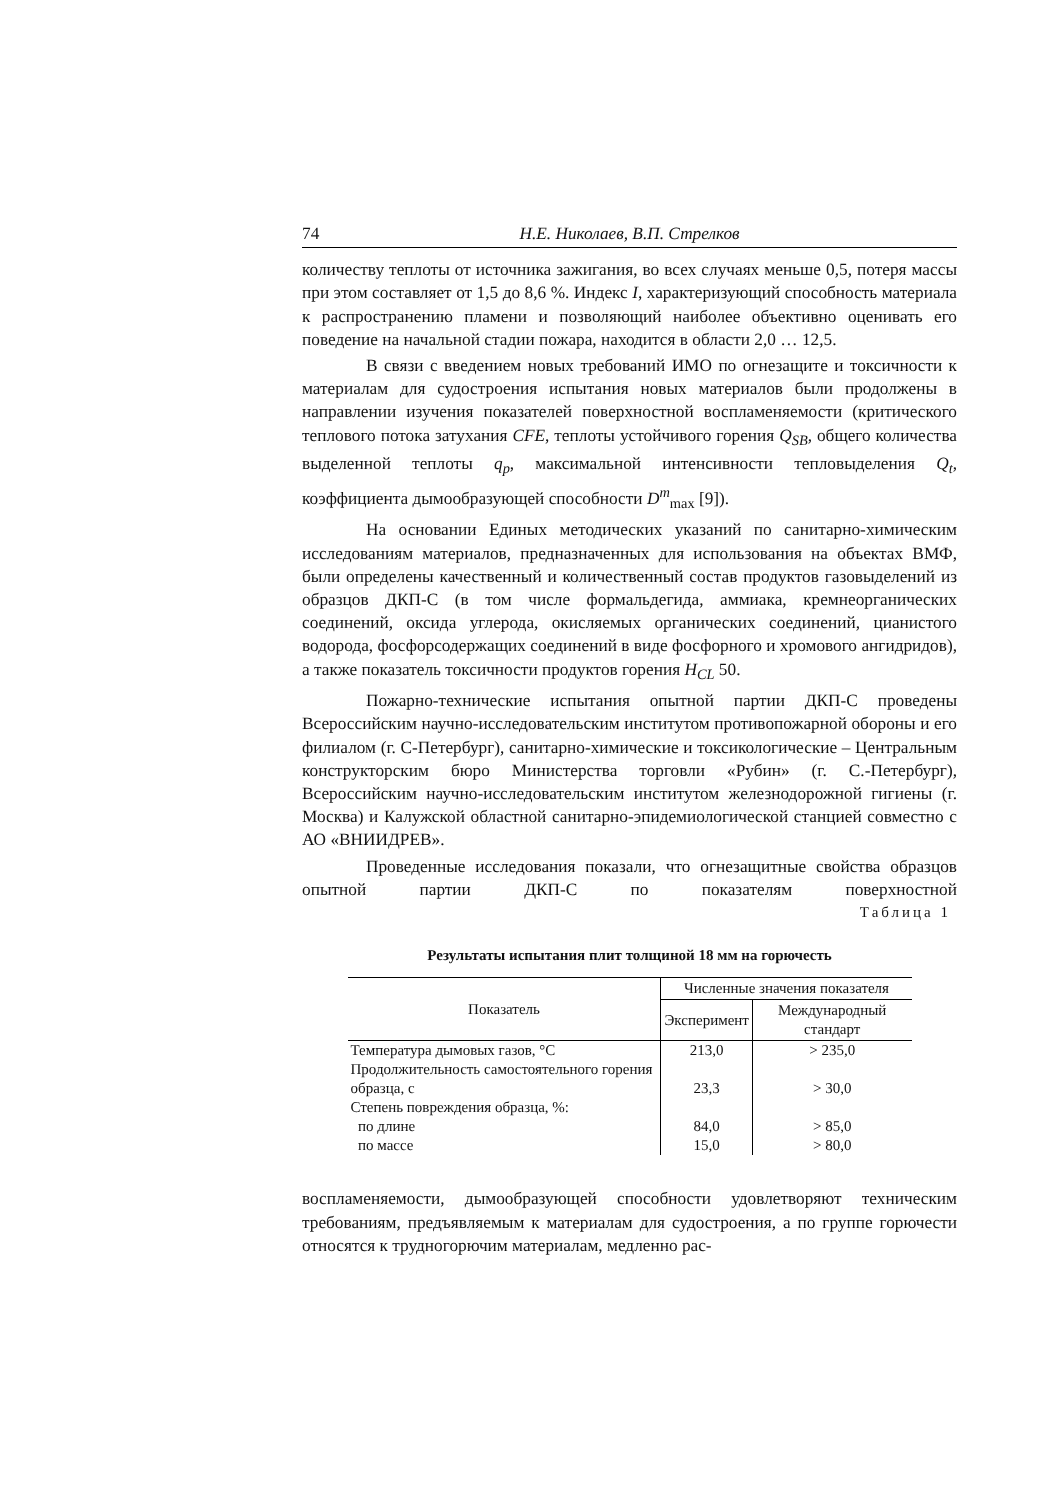74 Н.Е. Николаев, В.П. Стрелков
количеству теплоты от источника зажигания, во всех случаях меньше 0,5, потеря массы при этом составляет от 1,5 до 8,6 %. Индекс I, характеризующий способность материала к распространению пламени и позволяющий наиболее объективно оценивать его поведение на начальной стадии пожара, находится в области 2,0 … 12,5.
В связи с введением новых требований ИМО по огнезащите и токсичности к материалам для судостроения испытания новых материалов были продолжены в направлении изучения показателей поверхностной воспламеняемости (критического теплового потока затухания CFE, теплоты устойчивого горения Q<sub>SB</sub>, общего количества выделенной теплоты q<sub>p</sub>, максимальной интенсивности тепловыделения Q<sub>t</sub>, коэффициента дымообразующей способности D<sup>m</sup><sub>max</sub> [9]).
На основании Единых методических указаний по санитарно-химическим исследованиям материалов, предназначенных для использования на объектах ВМФ, были определены качественный и количественный состав продуктов газовыделений из образцов ДКП-С (в том числе формальдегида, аммиака, кремнеорганических соединений, оксида углерода, окисляемых органических соединений, цианистого водорода, фосфорсодержащих соединений в виде фосфорного и хромового ангидридов), а также показатель токсичности продуктов горения H<sub>CL</sub> 50.
Пожарно-технические испытания опытной партии ДКП-С проведены Всероссийским научно-исследовательским институтом противопожарной обороны и его филиалом (г. С-Петербург), санитарно-химические и токсикологические – Центральным конструкторским бюро Министерства торговли «Рубин» (г. С.-Петербург), Всероссийским научно-исследовательским институтом железнодорожной гигиены (г. Москва) и Калужской областной санитарно-эпидемиологической станцией совместно с АО «ВНИИДРЕВ».
Проведенные исследования показали, что огнезащитные свойства образцов опытной партии ДКП-С по показателям поверхностной
Таблица 1
Результаты испытания плит толщиной 18 мм на горючесть
| Показатель | Численные значения показателя | |
| --- | --- | --- |
| | Эксперимент | Международный стандарт |
| Температура дымовых газов, °С | 213,0 | > 235,0 |
| Продолжительность самостоятельного горения образца, с | 23,3 | > 30,0 |
| Степень повреждения образца, %: | | |
| по длине | 84,0 | > 85,0 |
| по массе | 15,0 | > 80,0 |
воспламеняемости, дымообразующей способности удовлетворяют техническим требованиям, предъявляемым к материалам для судостроения, а по группе горючести относятся к трудногорючим материалам, медленно рас-